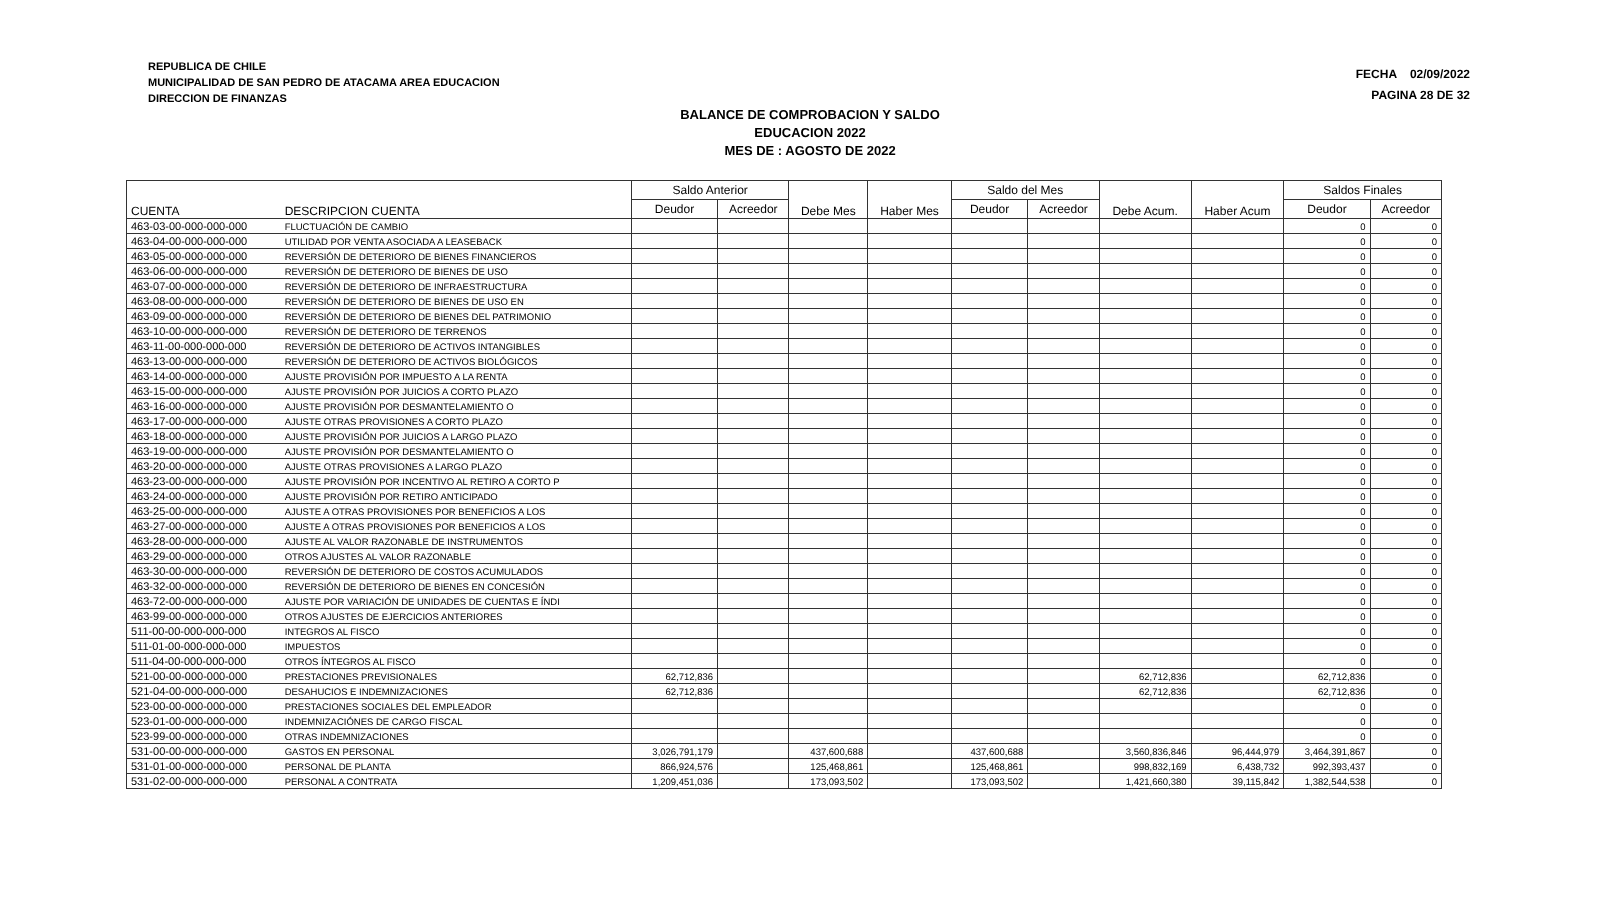REPUBLICA DE CHILE
MUNICIPALIDAD DE SAN PEDRO DE ATACAMA AREA EDUCACION
DIRECCION DE FINANZAS
FECHA 02/09/2022
PAGINA 28 DE 32
BALANCE DE COMPROBACION Y SALDO
EDUCACION 2022
MES DE : AGOSTO DE 2022
| CUENTA | DESCRIPCION CUENTA | Saldo Anterior | | Debe Mes | Haber Mes | Saldo del Mes | | Debe Acum. | Haber Acum | Saldos Finales | |
| --- | --- | --- | --- | --- | --- | --- | --- | --- | --- | --- | --- |
| | | Deudor | Acreedor | | | Deudor | Acreedor | | | Deudor | Acreedor |
| 463-03-00-000-000-000 | FLUCTUACIÓN DE CAMBIO | | | | | | | | | 0 | 0 |
| 463-04-00-000-000-000 | UTILIDAD POR VENTA ASOCIADA A LEASEBACK | | | | | | | | | 0 | 0 |
| 463-05-00-000-000-000 | REVERSIÓN DE DETERIORO DE BIENES FINANCIEROS | | | | | | | | | 0 | 0 |
| 463-06-00-000-000-000 | REVERSIÓN DE DETERIORO DE BIENES DE USO | | | | | | | | | 0 | 0 |
| 463-07-00-000-000-000 | REVERSIÓN DE DETERIORO DE INFRAESTRUCTURA | | | | | | | | | 0 | 0 |
| 463-08-00-000-000-000 | REVERSIÓN DE DETERIORO DE BIENES DE USO EN | | | | | | | | | 0 | 0 |
| 463-09-00-000-000-000 | REVERSIÓN DE DETERIORO DE BIENES DEL PATRIMONIO | | | | | | | | | 0 | 0 |
| 463-10-00-000-000-000 | REVERSIÓN DE DETERIORO DE TERRENOS | | | | | | | | | 0 | 0 |
| 463-11-00-000-000-000 | REVERSIÓN DE DETERIORO DE ACTIVOS INTANGIBLES | | | | | | | | | 0 | 0 |
| 463-13-00-000-000-000 | REVERSIÓN DE DETERIORO DE ACTIVOS BIOLÓGICOS | | | | | | | | | 0 | 0 |
| 463-14-00-000-000-000 | AJUSTE PROVISIÓN POR IMPUESTO A LA RENTA | | | | | | | | | 0 | 0 |
| 463-15-00-000-000-000 | AJUSTE PROVISIÓN POR JUICIOS A CORTO PLAZO | | | | | | | | | 0 | 0 |
| 463-16-00-000-000-000 | AJUSTE PROVISIÓN POR DESMANTELAMIENTO O | | | | | | | | | 0 | 0 |
| 463-17-00-000-000-000 | AJUSTE OTRAS PROVISIONES A CORTO PLAZO | | | | | | | | | 0 | 0 |
| 463-18-00-000-000-000 | AJUSTE PROVISIÓN POR JUICIOS A LARGO PLAZO | | | | | | | | | 0 | 0 |
| 463-19-00-000-000-000 | AJUSTE PROVISIÓN POR DESMANTELAMIENTO O | | | | | | | | | 0 | 0 |
| 463-20-00-000-000-000 | AJUSTE OTRAS PROVISIONES A LARGO PLAZO | | | | | | | | | 0 | 0 |
| 463-23-00-000-000-000 | AJUSTE PROVISIÓN POR INCENTIVO AL RETIRO A CORTO P | | | | | | | | | 0 | 0 |
| 463-24-00-000-000-000 | AJUSTE PROVISIÓN POR RETIRO ANTICIPADO | | | | | | | | | 0 | 0 |
| 463-25-00-000-000-000 | AJUSTE A OTRAS PROVISIONES POR BENEFICIOS A LOS | | | | | | | | | 0 | 0 |
| 463-27-00-000-000-000 | AJUSTE A OTRAS PROVISIONES POR BENEFICIOS A LOS | | | | | | | | | 0 | 0 |
| 463-28-00-000-000-000 | AJUSTE AL VALOR RAZONABLE DE INSTRUMENTOS | | | | | | | | | 0 | 0 |
| 463-29-00-000-000-000 | OTROS AJUSTES AL VALOR RAZONABLE | | | | | | | | | 0 | 0 |
| 463-30-00-000-000-000 | REVERSIÓN DE DETERIORO DE COSTOS ACUMULADOS | | | | | | | | | 0 | 0 |
| 463-32-00-000-000-000 | REVERSIÓN DE DETERIORO DE BIENES EN CONCESIÓN | | | | | | | | | 0 | 0 |
| 463-72-00-000-000-000 | AJUSTE POR VARIACIÓN DE UNIDADES DE CUENTAS E ÍNDI | | | | | | | | | 0 | 0 |
| 463-99-00-000-000-000 | OTROS AJUSTES DE EJERCICIOS ANTERIORES | | | | | | | | | 0 | 0 |
| 511-00-00-000-000-000 | INTEGROS AL FISCO | | | | | | | | | 0 | 0 |
| 511-01-00-000-000-000 | IMPUESTOS | | | | | | | | | 0 | 0 |
| 511-04-00-000-000-000 | OTROS ÍNTEGROS AL FISCO | | | | | | | | | 0 | 0 |
| 521-00-00-000-000-000 | PRESTACIONES PREVISIONALES | 62,712,836 | | | | | | 62,712,836 | | 62,712,836 | 0 |
| 521-04-00-000-000-000 | DESAHUCIOS E INDEMNIZACIONES | 62,712,836 | | | | | | 62,712,836 | | 62,712,836 | 0 |
| 523-00-00-000-000-000 | PRESTACIONES SOCIALES DEL EMPLEADOR | | | | | | | | | 0 | 0 |
| 523-01-00-000-000-000 | INDEMNIZACIÓNES DE CARGO FISCAL | | | | | | | | | 0 | 0 |
| 523-99-00-000-000-000 | OTRAS INDEMNIZACIONES | | | | | | | | | 0 | 0 |
| 531-00-00-000-000-000 | GASTOS EN PERSONAL | 3,026,791,179 | | 437,600,688 | | 437,600,688 | | 3,560,836,846 | 96,444,979 | 3,464,391,867 | 0 |
| 531-01-00-000-000-000 | PERSONAL DE PLANTA | 866,924,576 | | 125,468,861 | | 125,468,861 | | 998,832,169 | 6,438,732 | 992,393,437 | 0 |
| 531-02-00-000-000-000 | PERSONAL A CONTRATA | 1,209,451,036 | | 173,093,502 | | 173,093,502 | | 1,421,660,380 | 39,115,842 | 1,382,544,538 | 0 |